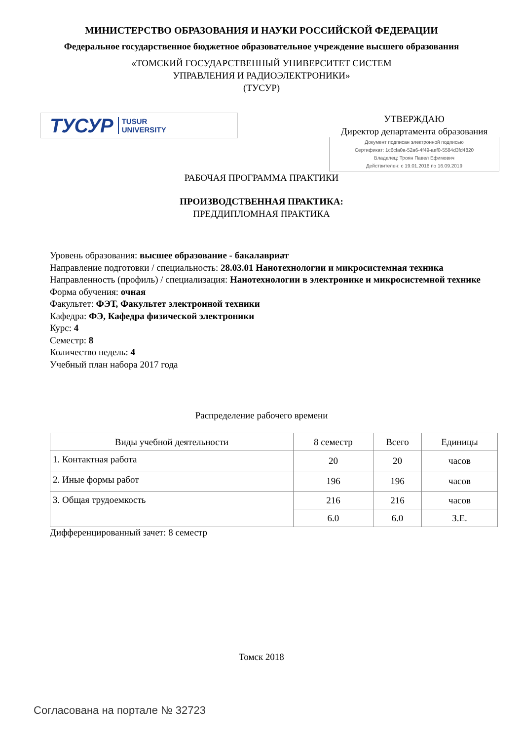МИНИСТЕРСТВО ОБРАЗОВАНИЯ И НАУКИ РОССИЙСКОЙ ФЕДЕРАЦИИ
Федеральное государственное бюджетное образовательное учреждение высшего образования
«ТОМСКИЙ ГОСУДАРСТВЕННЫЙ УНИВЕРСИТЕТ СИСТЕМ
УПРАВЛЕНИЯ И РАДИОЭЛЕКТРОНИКИ»
(ТУСУР)
ТУСУР TUSUR
UNIVERSITY
УТВЕРЖДАЮ
Директор департамента образования
Документ подписан электронной подписью
Сертификат: 1c6cfa0a-52a6-4f49-aef0-5584d3fd4820
Владелец: Троян Павел Ефимович
Действителен: с 19.01.2016 по 16.09.2019
РАБОЧАЯ ПРОГРАММА ПРАКТИКИ
ПРОИЗВОДСТВЕННАЯ ПРАКТИКА:
ПРЕДДИПЛОМНАЯ ПРАКТИКА
Уровень образования: высшее образование - бакалавриат
Направление подготовки / специальность: 28.03.01 Нанотехнологии и микросистемная техника
Направленность (профиль) / специализация: Нанотехнологии в электронике и микросистемной технике
Форма обучения: очная
Факультет: ФЭТ, Факультет электронной техники
Кафедра: ФЭ, Кафедра физической электроники
Курс: 4
Семестр: 8
Количество недель: 4
Учебный план набора 2017 года
Распределение рабочего времени
| Виды учебной деятельности | 8 семестр | Всего | Единицы |
| --- | --- | --- | --- |
| 1. Контактная работа | 20 | 20 | часов |
| 2. Иные формы работ | 196 | 196 | часов |
| 3. Общая трудоемкость | 216 | 216 | часов |
| | 6.0 | 6.0 | З.Е. |
Дифференцированный зачет: 8 семестр
Томск 2018
Согласована на портале № 32723